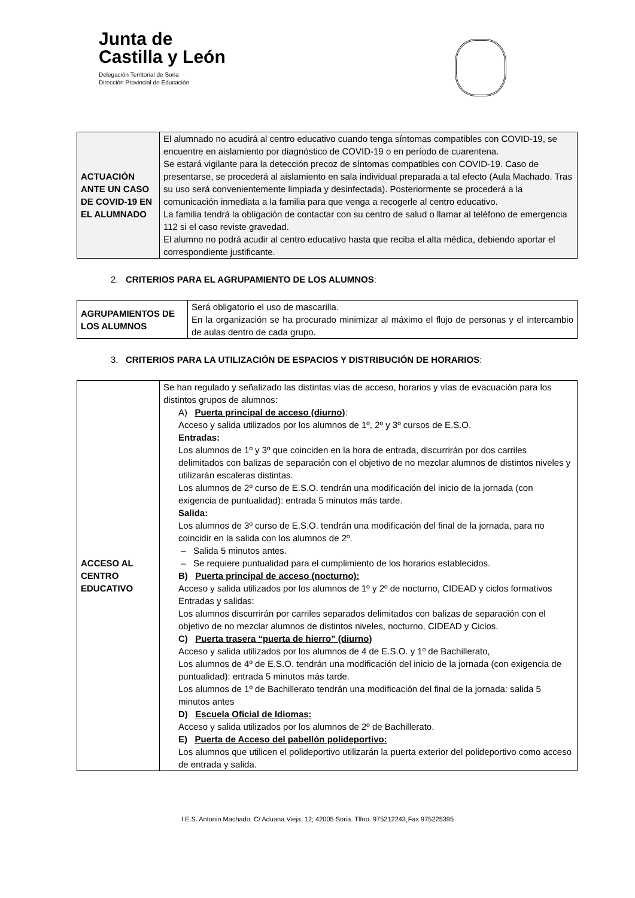Junta de
Castilla y León
Delegación Territorial de Soria
Dirección Provincial de Educación
| ACTUACIÓN ANTE UN CASO DE COVID-19 EN EL ALUMNADO | El alumnado no acudirá al centro educativo cuando tenga síntomas compatibles con COVID-19, se encuentre en aislamiento por diagnóstico de COVID-19 o en período de cuarentena. Se estará vigilante para la detección precoz de síntomas compatibles con COVID-19. Caso de presentarse, se procederá al aislamiento en sala individual preparada a tal efecto (Aula Machado. Tras su uso será convenientemente limpiada y desinfectada). Posteriormente se procederá a la comunicación inmediata a la familia para que venga a recogerle al centro educativo. La familia tendrá la obligación de contactar con su centro de salud o llamar al teléfono de emergencia 112 si el caso reviste gravedad. El alumno no podrá acudir al centro educativo hasta que reciba el alta médica, debiendo aportar el correspondiente justificante. |
2. CRITERIOS PARA EL AGRUPAMIENTO DE LOS ALUMNOS:
| AGRUPAMIENTOS DE LOS ALUMNOS | Será obligatorio el uso de mascarilla. En la organización se ha procurado minimizar al máximo el flujo de personas y el intercambio de aulas dentro de cada grupo. |
3. CRITERIOS PARA LA UTILIZACIÓN DE ESPACIOS Y DISTRIBUCIÓN DE HORARIOS:
| ACCESO AL CENTRO EDUCATIVO | Se han regulado y señalizado las distintas vías de acceso, horarios y vías de evacuación para los distintos grupos de alumnos: A) Puerta principal de acceso (diurno) : Acceso y salida utilizados por los alumnos de 1º, 2º y 3º cursos de E.S.O. Entradas: Los alumnos de 1º y 3º que coinciden en la hora de entrada, discurrirán por dos carriles delimitados con balizas de separación con el objetivo de no mezclar alumnos de distintos niveles y utilizarán escaleras distintas. Los alumnos de 2º curso de E.S.O. tendrán una modificación del inicio de la jornada (con exigencia de puntualidad): entrada 5 minutos más tarde. Salida: Los alumnos de 3º curso de E.S.O. tendrán una modificación del final de la jornada, para no coincidir en la salida con los alumnos de 2º. – Salida 5 minutos antes. – Se requiere puntualidad para el cumplimiento de los horarios establecidos. B) Puerta principal de acceso (nocturno): Acceso y salida utilizados por los alumnos de 1º y 2º de nocturno, CIDEAD y ciclos formativos Entradas y salidas: Los alumnos discurrirán por carriles separados delimitados con balizas de separación con el objetivo de no mezclar alumnos de distintos niveles, nocturno, CIDEAD y Ciclos. C) Puerta trasera “puerta de hierro” (diurno) Acceso y salida utilizados por los alumnos de 4 de E.S.O. y 1º de Bachillerato, Los alumnos de 4º de E.S.O. tendrán una modificación del inicio de la jornada (con exigencia de puntualidad): entrada 5 minutos más tarde. Los alumnos de 1º de Bachillerato tendrán una modificación del final de la jornada: salida 5 minutos antes D) Escuela Oficial de Idiomas: Acceso y salida utilizados por los alumnos de 2º de Bachillerato. E) Puerta de Acceso del pabellón polideportivo: Los alumnos que utilicen el polideportivo utilizarán la puerta exterior del polideportivo como acceso de entrada y salida. |
I.E.S. Antonio Machado. C/ Aduana Vieja, 12; 42005 Soria. Tlfno. 975212243¸Fax 975225395